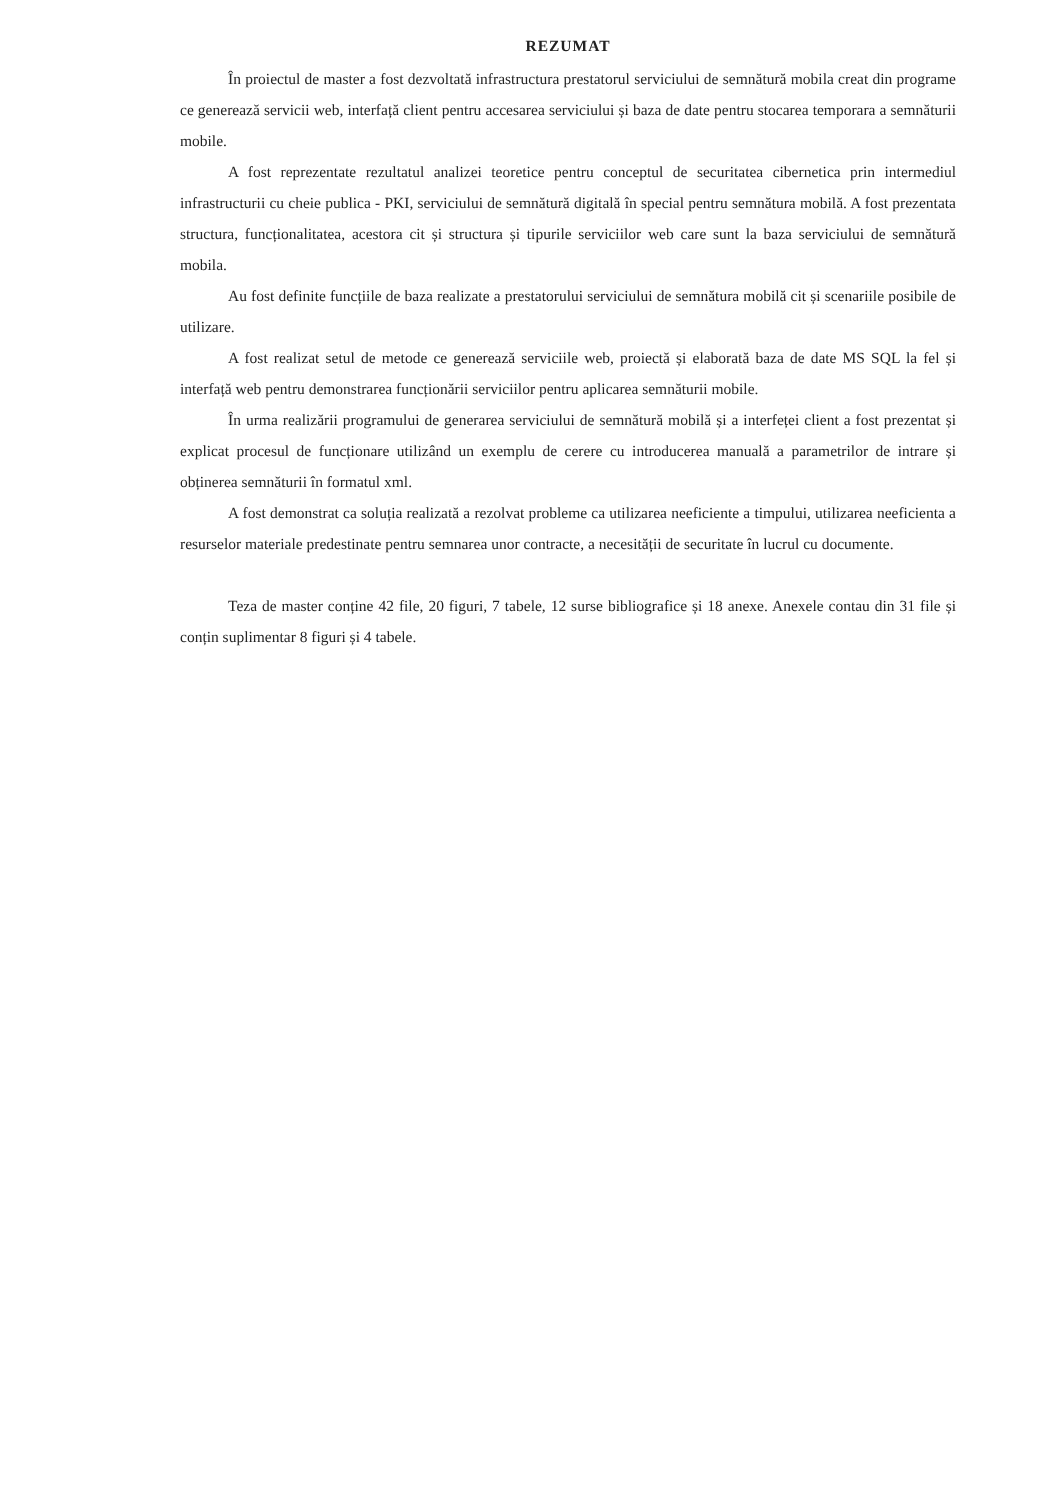REZUMAT
În proiectul de master a fost dezvoltată infrastructura prestatorul serviciului de semnătură mobila creat din programe ce generează servicii web, interfață client pentru accesarea serviciului și baza de date pentru stocarea temporara a semnăturii mobile.
A fost reprezentate rezultatul analizei teoretice pentru conceptul de securitatea cibernetica prin intermediul infrastructurii cu cheie publica - PKI, serviciului de semnătură digitală în special pentru semnătura mobilă. A fost prezentata structura, funcționalitatea, acestora cit și structura și tipurile serviciilor web care sunt la baza serviciului de semnătură mobila.
Au fost definite funcțiile de baza realizate a prestatorului serviciului de semnătura mobilă cit și scenariile posibile de utilizare.
A fost realizat setul de metode ce generează serviciile web, proiectă și elaborată baza de date MS SQL la fel și interfață web pentru demonstrarea funcționării serviciilor pentru aplicarea semnăturii mobile.
În urma realizării programului de generarea serviciului de semnătură mobilă și a interfeței client a fost prezentat și explicat procesul de funcționare utilizând un exemplu de cerere cu introducerea manuală a parametrilor de intrare și obținerea semnăturii în formatul xml.
A fost demonstrat ca soluția realizată a rezolvat probleme ca utilizarea neeficiente a timpului, utilizarea neeficienta a resurselor materiale predestinate pentru semnarea unor contracte, a necesității de securitate în lucrul cu documente.
Teza de master conține 42 file, 20 figuri, 7 tabele, 12 surse bibliografice și 18 anexe. Anexele contau din 31 file și conțin suplimentar 8 figuri și 4 tabele.